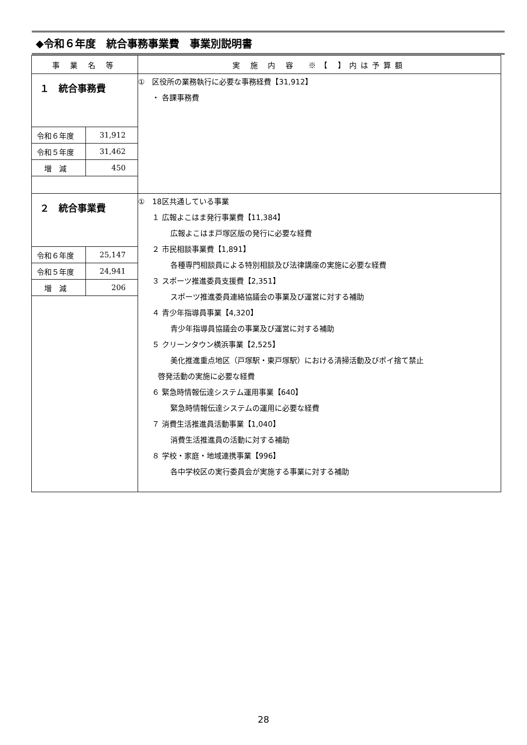◆令和６年度　統合事務事業費　事業別説明書
| 事 業 名 等 | 実 施 内 容 ※【 】内は予算額 |
| １ 統合事務費 / 令和６年度 / 31,912 / / 令和５年度 / 31,462 / / 増 減 / 450 / | ① 区役所の業務執行に必要な事務経費【31,912】 ・ 各課事務費 |
| ２ 統合事業費 / 令和６年度 / 25,147 / / 令和５年度 / 24,941 / / 増 減 / 206 / | ① 18区共通している事業 １ 広報よこはま発行事業費【11,384】 広報よこはま戸塚区版の発行に必要な経費 ２ 市民相談事業費【1,891】 各種専門相談員による特別相談及び法律講座の実施に必要な経費 ３ スポーツ推進委員支援費【2,351】 スポーツ推進委員連絡協議会の事業及び運営に対する補助 ４ 青少年指導員事業【4,320】 青少年指導員協議会の事業及び運営に対する補助 ５ クリーンタウン横浜事業【2,525】 美化推進重点地区（戸塚駅・東戸塚駅）における清掃活動及びポイ捨て禁止 啓発活動の実施に必要な経費 ６ 緊急時情報伝達システム運用事業【640】 緊急時情報伝達システムの運用に必要な経費 ７ 消費生活推進員活動事業【1,040】 消費生活推進員の活動に対する補助 ８ 学校・家庭・地域連携事業【996】 各中学校区の実行委員会が実施する事業に対する補助 |
28